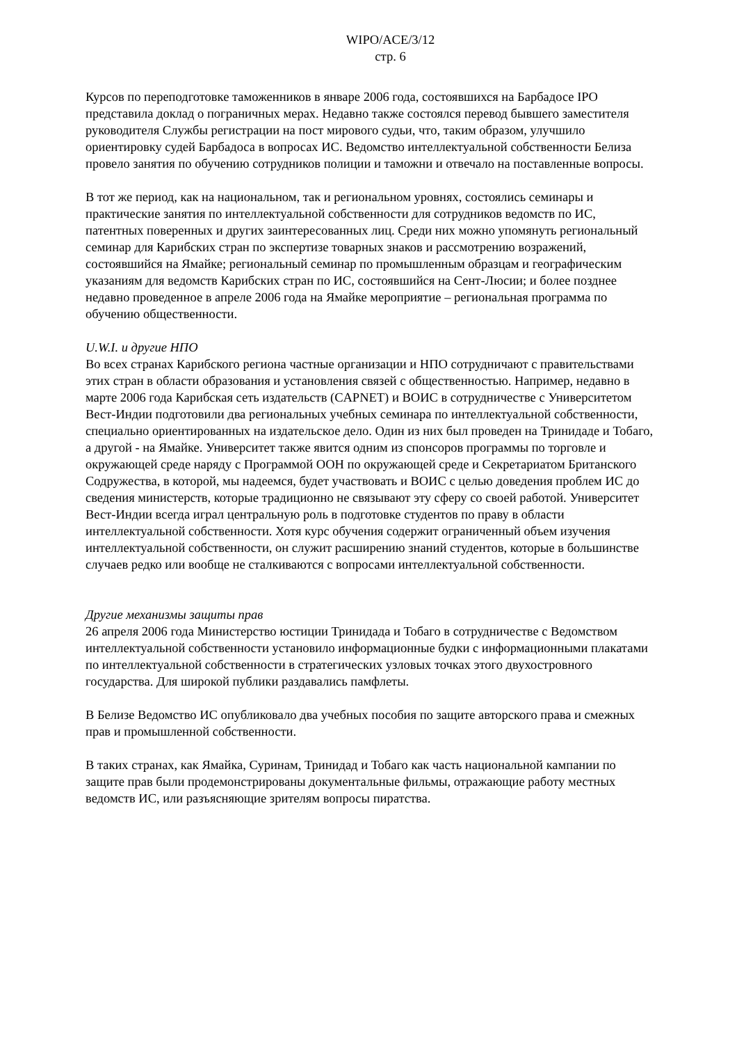WIPO/ACE/3/12
стр. 6
Курсов по переподготовке таможенников в январе 2006 года, состоявшихся на Барбадосе IPO представила доклад о пограничных мерах. Недавно также состоялся перевод бывшего заместителя руководителя Службы регистрации на пост мирового судьи, что, таким образом, улучшило ориентировку судей Барбадоса в вопросах ИС. Ведомство интеллектуальной собственности Белиза провело занятия по обучению сотрудников полиции и таможни и отвечало на поставленные вопросы.
В тот же период, как на национальном, так и региональном уровнях, состоялись семинары и практические занятия по интеллектуальной собственности для сотрудников ведомств по ИС, патентных поверенных и других заинтересованных лиц. Среди них можно упомянуть региональный семинар для Карибских стран по экспертизе товарных знаков и рассмотрению возражений, состоявшийся на Ямайке; региональный семинар по промышленным образцам и географическим указаниям для ведомств Карибских стран по ИС, состоявшийся на Сент-Люсии; и более позднее недавно проведенное в апреле 2006 года на Ямайке мероприятие – региональная программа по обучению общественности.
U.W.I. и другие НПО
Во всех странах Карибского региона частные организации и НПО сотрудничают с правительствами этих стран в области образования и установления связей с общественностью. Например, недавно в марте 2006 года Карибская сеть издательств (CAPNET) и ВОИС в сотрудничестве с Университетом Вест-Индии подготовили два региональных учебных семинара по интеллектуальной собственности, специально ориентированных на издательское дело. Один из них был проведен на Тринидаде и Тобаго, а другой - на Ямайке. Университет также явится одним из спонсоров программы по торговле и окружающей среде наряду с Программой ООН по окружающей среде и Секретариатом Британского Содружества, в которой, мы надеемся, будет участвовать и ВОИС с целью доведения проблем ИС до сведения министерств, которые традиционно не связывают эту сферу со своей работой. Университет Вест-Индии всегда играл центральную роль в подготовке студентов по праву в области интеллектуальной собственности. Хотя курс обучения содержит ограниченный объем изучения интеллектуальной собственности, он служит расширению знаний студентов, которые в большинстве случаев редко или вообще не сталкиваются с вопросами интеллектуальной собственности.
Другие механизмы защиты прав
26 апреля 2006 года Министерство юстиции Тринидада и Тобаго в сотрудничестве с Ведомством интеллектуальной собственности установило информационные будки с информационными плакатами по интеллектуальной собственности в стратегических узловых точках этого двухостровного государства. Для широкой публики раздавались памфлеты.
В Белизе Ведомство ИС опубликовало два учебных пособия по защите авторского права и смежных прав и промышленной собственности.
В таких странах, как Ямайка, Суринам, Тринидад и Тобаго как часть национальной кампании по защите прав были продемонстрированы документальные фильмы, отражающие работу местных ведомств ИС, или разъясняющие зрителям вопросы пиратства.